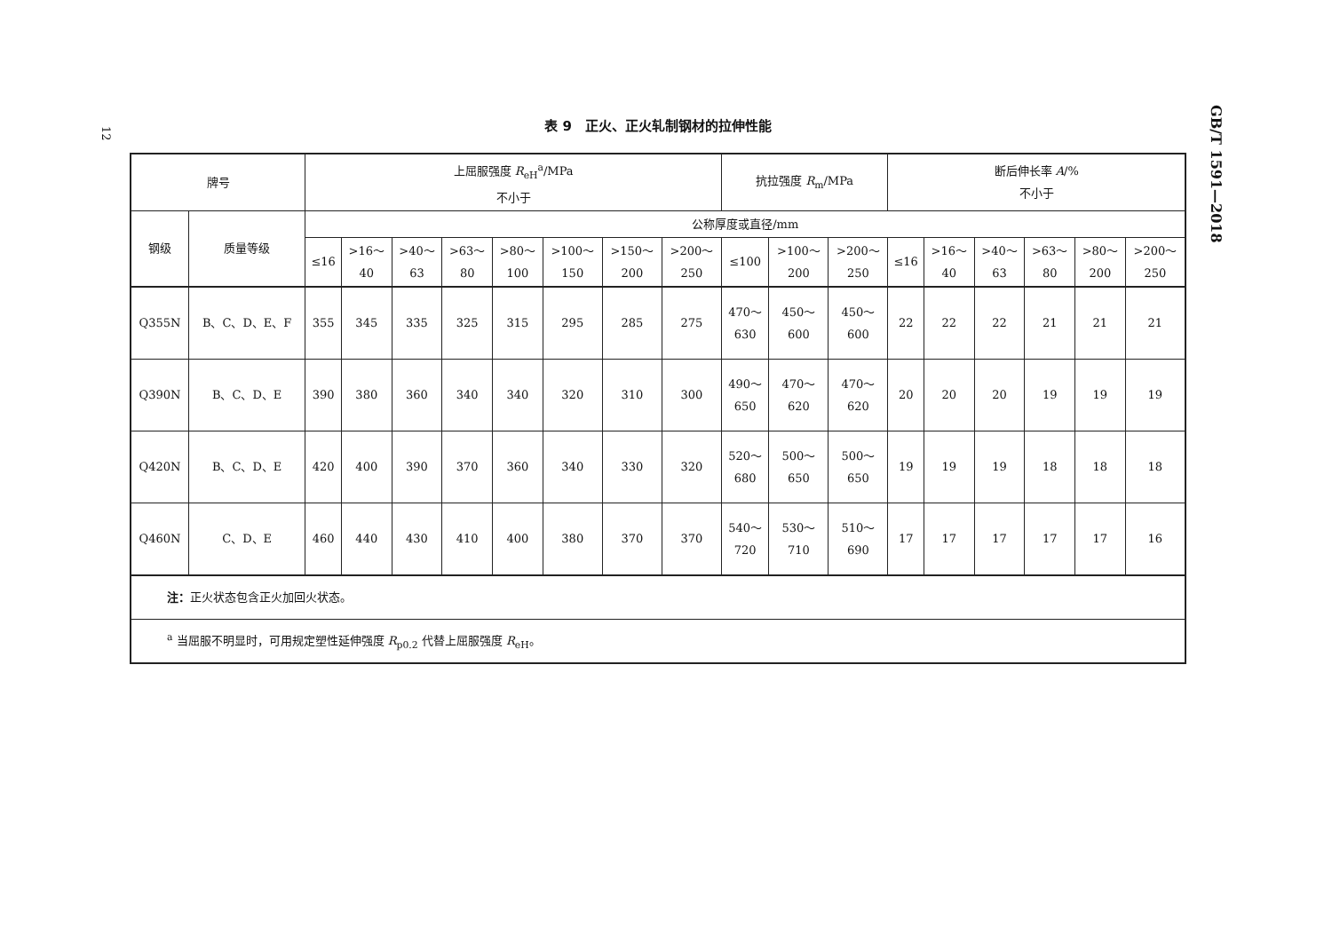12
GB/T 1591—2018
表 9　正火、正火轧制钢材的拉伸性能
| 牌号 | | 上屈服强度 R<sub>eH</sub><sup>a</sup>/MPa 不小于 | | | | | | | | 抗拉强度 R<sub>m</sub>/MPa | | | 断后伸长率 A /% 不小于 | | | | | |
| --- | --- | --- | --- | --- | --- | --- | --- | --- | --- | --- | --- | --- | --- | --- | --- | --- | --- | --- |
| 钢级 | 质量等级 | 公称厚度或直径/mm | | | | | | | | | | | | | | | | |
| | | ≤16 | >16～ 40 | >40～ 63 | >63～ 80 | >80～ 100 | >100～ 150 | >150～ 200 | >200～ 250 | ≤100 | >100～ 200 | >200～ 250 | ≤16 | >16～ 40 | >40～ 63 | >63～ 80 | >80～ 200 | >200～ 250 |
| Q355N | B、C、D、E、F | 355 | 345 | 335 | 325 | 315 | 295 | 285 | 275 | 470～ 630 | 450～ 600 | 450～ 600 | 22 | 22 | 22 | 21 | 21 | 21 |
| Q390N | B、C、D、E | 390 | 380 | 360 | 340 | 340 | 320 | 310 | 300 | 490～ 650 | 470～ 620 | 470～ 620 | 20 | 20 | 20 | 19 | 19 | 19 |
| Q420N | B、C、D、E | 420 | 400 | 390 | 370 | 360 | 340 | 330 | 320 | 520～ 680 | 500～ 650 | 500～ 650 | 19 | 19 | 19 | 18 | 18 | 18 |
| Q460N | C、D、E | 460 | 440 | 430 | 410 | 400 | 380 | 370 | 370 | 540～ 720 | 530～ 710 | 510～ 690 | 17 | 17 | 17 | 17 | 17 | 16 |
| 注： 正火状态包含正火加回火状态。 | | | | | | | | | | | | | | | | | | |
| <sup>a</sup> 当屈服不明显时，可用规定塑性延伸强度 R<sub>p0.2</sub> 代替上屈服强度 R<sub>eH</sub>。 | | | | | | | | | | | | | | | | | | |